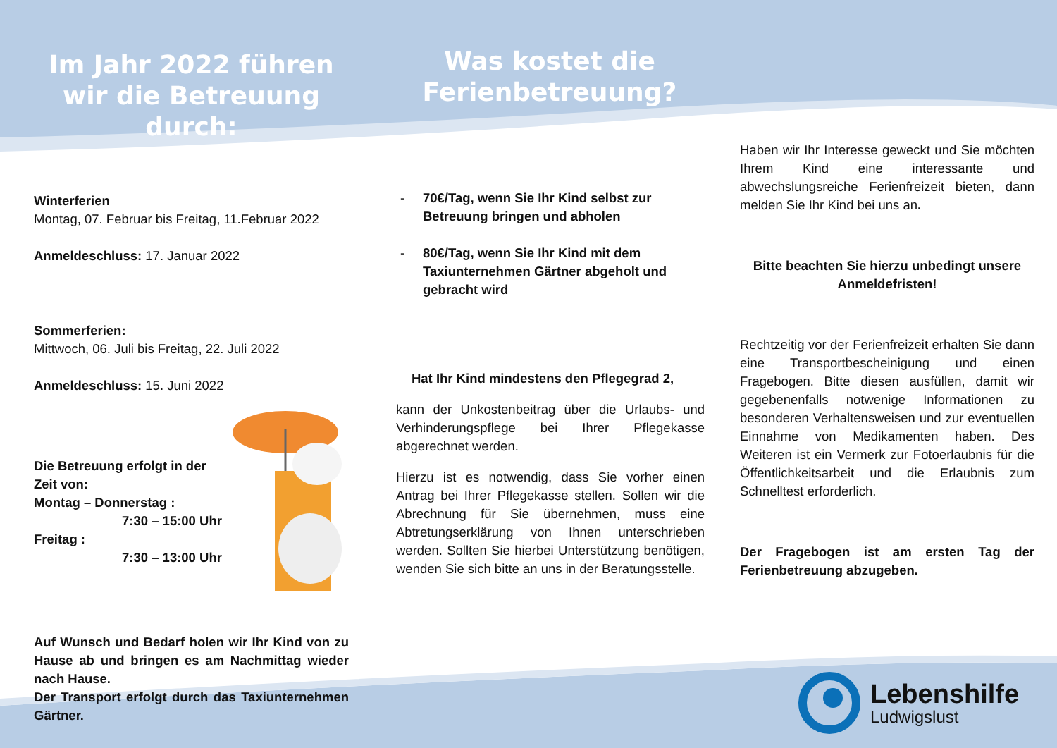Im Jahr 2022 führen wir die Betreuung durch:
Winterferien
Montag, 07. Februar bis Freitag, 11.Februar 2022
Anmeldeschluss: 17. Januar 2022
Sommerferien:
Mittwoch, 06. Juli bis Freitag, 22. Juli 2022
Anmeldeschluss: 15. Juni 2022
Die Betreuung erfolgt in der Zeit von:
Montag – Donnerstag :
7:30 – 15:00 Uhr
Freitag :
7:30 – 13:00 Uhr
Auf Wunsch und Bedarf holen wir Ihr Kind von zu Hause ab und bringen es am Nachmittag wieder nach Hause.
Der Transport erfolgt durch das Taxiunternehmen Gärtner.
Was kostet die Ferienbetreuung?
- 70€/Tag, wenn Sie Ihr Kind selbst zur Betreuung bringen und abholen
- 80€/Tag, wenn Sie Ihr Kind mit dem Taxiunternehmen Gärtner abgeholt und gebracht wird
Hat Ihr Kind mindestens den Pflegegrad 2,
kann der Unkostenbeitrag über die Urlaubs- und Verhinderungspflege bei Ihrer Pflegekasse abgerechnet werden.
Hierzu ist es notwendig, dass Sie vorher einen Antrag bei Ihrer Pflegekasse stellen. Sollen wir die Abrechnung für Sie übernehmen, muss eine Abtretungserklärung von Ihnen unterschrieben werden. Sollten Sie hierbei Unterstützung benötigen, wenden Sie sich bitte an uns in der Beratungsstelle.
Haben wir Ihr Interesse geweckt und Sie möchten Ihrem Kind eine interessante und abwechslungsreiche Ferienfreizeit bieten, dann melden Sie Ihr Kind bei uns an.
Bitte beachten Sie hierzu unbedingt unsere Anmeldefristen!
Rechtzeitig vor der Ferienfreizeit erhalten Sie dann eine Transportbescheinigung und einen Fragebogen. Bitte diesen ausfüllen, damit wir gegebenenfalls notwenige Informationen zu besonderen Verhaltensweisen und zur eventuellen Einnahme von Medikamenten haben. Des Weiteren ist ein Vermerk zur Fotoerlaubnis für die Öffentlichkeitsarbeit und die Erlaubnis zum Schnelltest erforderlich.
Der Fragebogen ist am ersten Tag der Ferienbetreuung abzugeben.
Lebenshilfe
Ludwigslust